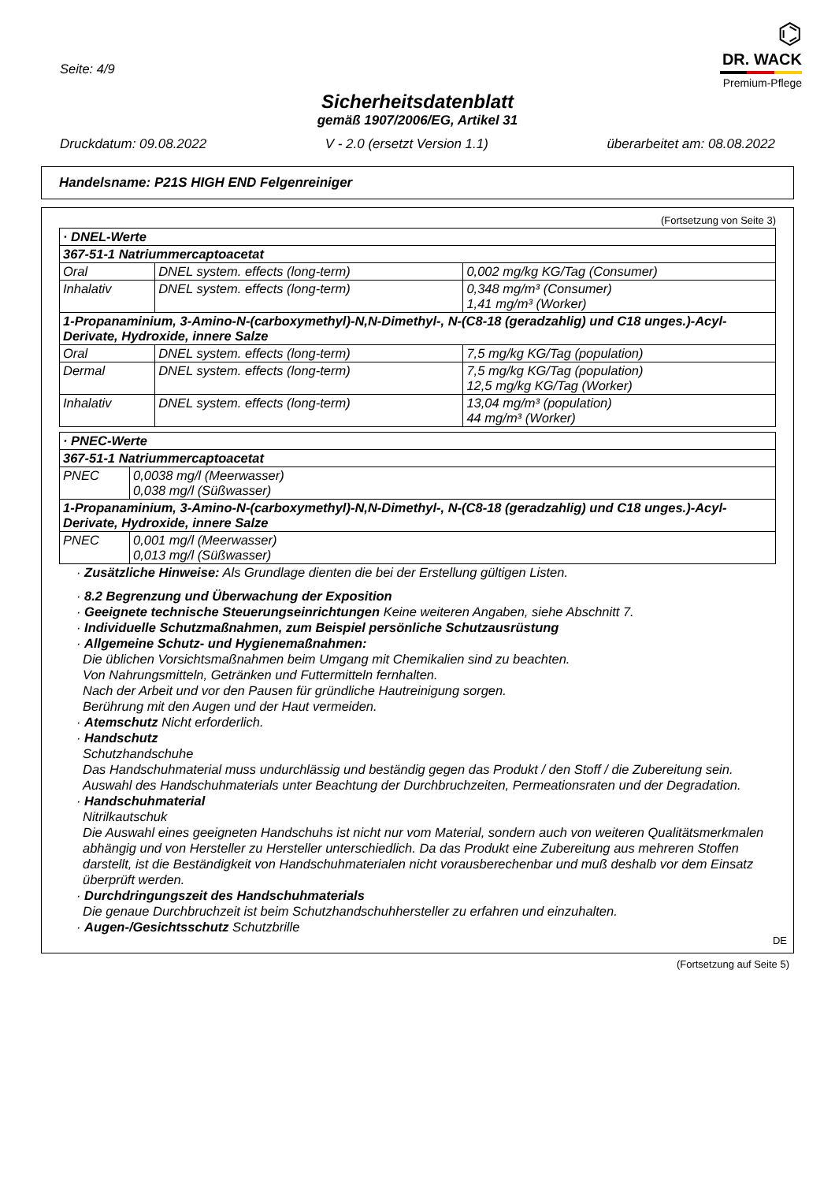⌬
DR. WACK
Premium-Pflege
Seite: 4/9
Sicherheitsdatenblatt
gemäß 1907/2006/EG, Artikel 31
Druckdatum: 09.08.2022 V - 2.0 (ersetzt Version 1.1) überarbeitet am: 08.08.2022
Handelsname: P21S HIGH END Felgenreiniger
(Fortsetzung von Seite 3)
| · DNEL-Werte | | |
| 367-51-1 Natriummercaptoacetat | | |
| Oral | DNEL system. effects (long-term) | 0,002 mg/kg KG/Tag (Consumer) |
| Inhalativ | DNEL system. effects (long-term) | 0,348 mg/m³ (Consumer) 1,41 mg/m³ (Worker) |
| 1-Propanaminium, 3-Amino-N-(carboxymethyl)-N,N-Dimethyl-, N-(C8-18 (geradzahlig) und C18 unges.)-Acyl-Derivate, Hydroxide, innere Salze | | |
| Oral | DNEL system. effects (long-term) | 7,5 mg/kg KG/Tag (population) |
| Dermal | DNEL system. effects (long-term) | 7,5 mg/kg KG/Tag (population) 12,5 mg/kg KG/Tag (Worker) |
| Inhalativ | DNEL system. effects (long-term) | 13,04 mg/m³ (population) 44 mg/m³ (Worker) |
| · PNEC-Werte | |
| 367-51-1 Natriummercaptoacetat | |
| PNEC | 0,0038 mg/l (Meerwasser) 0,038 mg/l (Süßwasser) |
| 1-Propanaminium, 3-Amino-N-(carboxymethyl)-N,N-Dimethyl-, N-(C8-18 (geradzahlig) und C18 unges.)-Acyl-Derivate, Hydroxide, innere Salze | |
| PNEC | 0,001 mg/l (Meerwasser) 0,013 mg/l (Süßwasser) |
· Zusätzliche Hinweise: Als Grundlage dienten die bei der Erstellung gültigen Listen.
· 8.2 Begrenzung und Überwachung der Exposition
· Geeignete technische Steuerungseinrichtungen Keine weiteren Angaben, siehe Abschnitt 7.
· Individuelle Schutzmaßnahmen, zum Beispiel persönliche Schutzausrüstung
· Allgemeine Schutz- und Hygienemaßnahmen:
Die üblichen Vorsichtsmaßnahmen beim Umgang mit Chemikalien sind zu beachten.
Von Nahrungsmitteln, Getränken und Futtermitteln fernhalten.
Nach der Arbeit und vor den Pausen für gründliche Hautreinigung sorgen.
Berührung mit den Augen und der Haut vermeiden.
· Atemschutz Nicht erforderlich.
· Handschutz
Schutzhandschuhe
Das Handschuhmaterial muss undurchlässig und beständig gegen das Produkt / den Stoff / die Zubereitung sein.
Auswahl des Handschuhmaterials unter Beachtung der Durchbruchzeiten, Permeationsraten und der Degradation.
· Handschuhmaterial
Nitrilkautschuk
Die Auswahl eines geeigneten Handschuhs ist nicht nur vom Material, sondern auch von weiteren Qualitätsmerkmalen abhängig und von Hersteller zu Hersteller unterschiedlich. Da das Produkt eine Zubereitung aus mehreren Stoffen darstellt, ist die Beständigkeit von Handschuhmaterialen nicht vorausberechenbar und muß deshalb vor dem Einsatz überprüft werden.
· Durchdringungszeit des Handschuhmaterials
Die genaue Durchbruchzeit ist beim Schutzhandschuhhersteller zu erfahren und einzuhalten.
· Augen-/Gesichtsschutz Schutzbrille
DE
(Fortsetzung auf Seite 5)